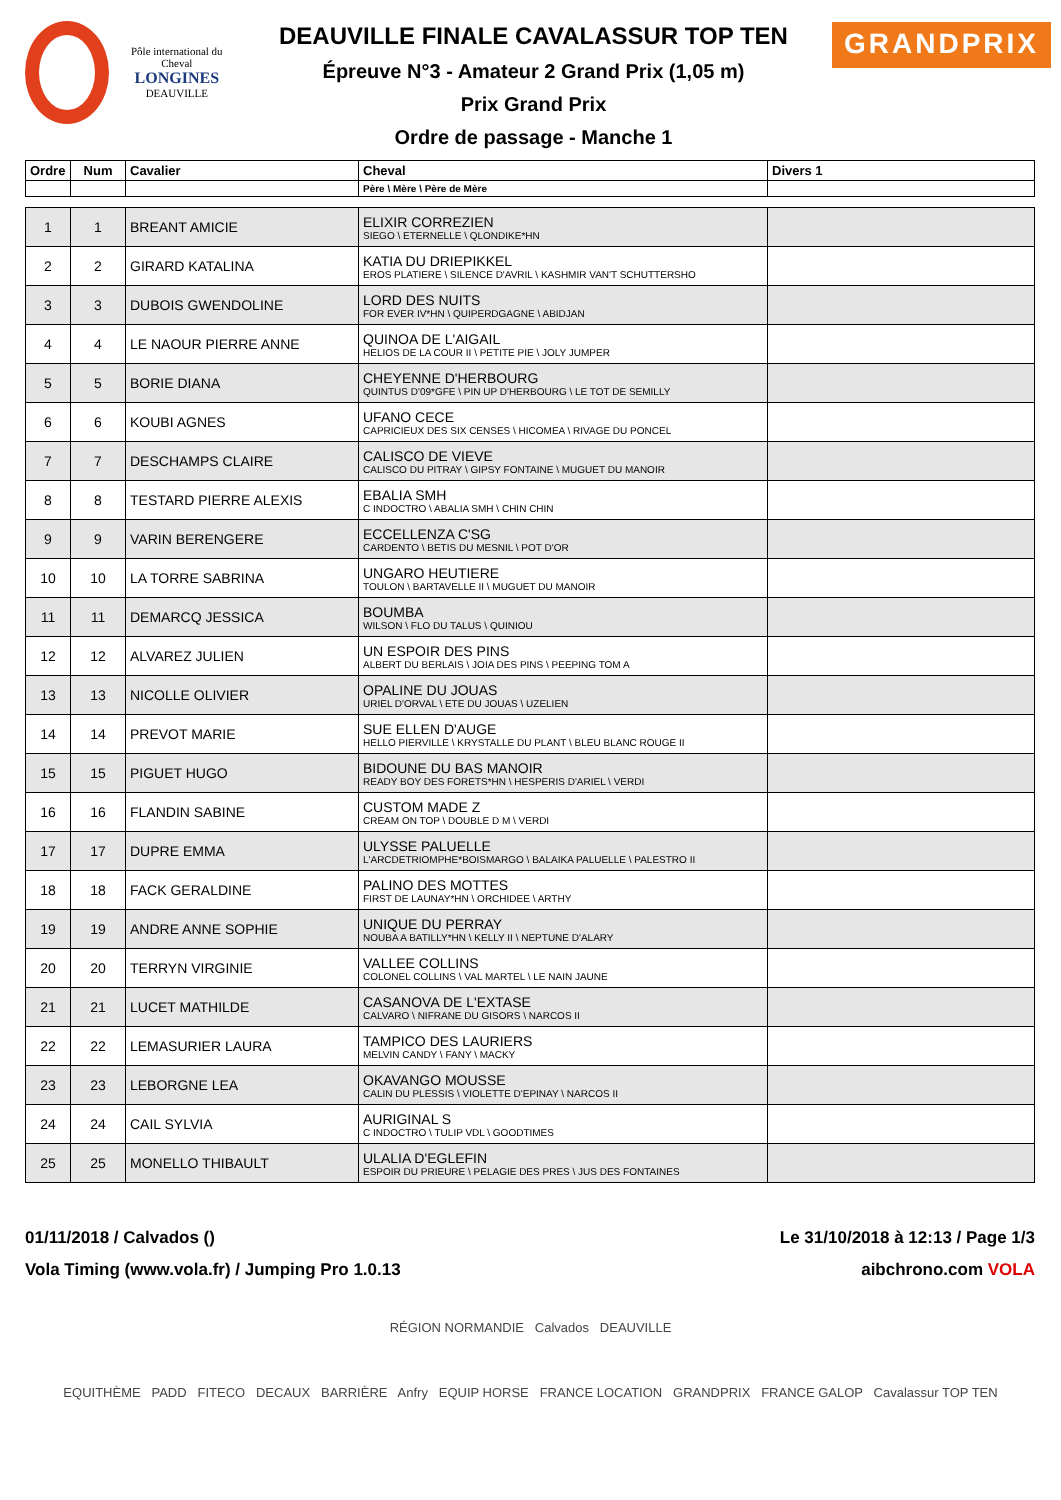Pôle international du Cheval
LONGINES
DEAUVILLE
DEAUVILLE FINALE CAVALASSUR TOP TEN
Épreuve N°3 - Amateur 2 Grand Prix (1,05 m)
Prix Grand Prix
Ordre de passage - Manche 1
GRANDPRIX
| Ordre | Num | Cavalier | Cheval | Divers 1 |
| --- | --- | --- | --- | --- |
| | | | Père \ Mère \ Père de Mère | |
| 1 | 1 | BREANT AMICIE | ELIXIR CORREZIEN SIEGO \ ETERNELLE \ QLONDIKE*HN | |
| 2 | 2 | GIRARD KATALINA | KATIA DU DRIEPIKKEL EROS PLATIERE \ SILENCE D'AVRIL \ KASHMIR VAN'T SCHUTTERSHO | |
| 3 | 3 | DUBOIS GWENDOLINE | LORD DES NUITS FOR EVER IV*HN \ QUIPERDGAGNE \ ABIDJAN | |
| 4 | 4 | LE NAOUR PIERRE ANNE | QUINOA DE L'AIGAIL HELIOS DE LA COUR II \ PETITE PIE \ JOLY JUMPER | |
| 5 | 5 | BORIE DIANA | CHEYENNE D'HERBOURG QUINTUS D'09*GFE \ PIN UP D'HERBOURG \ LE TOT DE SEMILLY | |
| 6 | 6 | KOUBI AGNES | UFANO CECE CAPRICIEUX DES SIX CENSES \ HICOMEA \ RIVAGE DU PONCEL | |
| 7 | 7 | DESCHAMPS CLAIRE | CALISCO DE VIEVE CALISCO DU PITRAY \ GIPSY FONTAINE \ MUGUET DU MANOIR | |
| 8 | 8 | TESTARD PIERRE ALEXIS | EBALIA SMH C INDOCTRO \ ABALIA SMH \ CHIN CHIN | |
| 9 | 9 | VARIN BERENGERE | ECCELLENZA C'SG CARDENTO \ BETIS DU MESNIL \ POT D'OR | |
| 10 | 10 | LA TORRE SABRINA | UNGARO HEUTIERE TOULON \ BARTAVELLE II \ MUGUET DU MANOIR | |
| 11 | 11 | DEMARCQ JESSICA | BOUMBA WILSON \ FLO DU TALUS \ QUINIOU | |
| 12 | 12 | ALVAREZ JULIEN | UN ESPOIR DES PINS ALBERT DU BERLAIS \ JOIA DES PINS \ PEEPING TOM A | |
| 13 | 13 | NICOLLE OLIVIER | OPALINE DU JOUAS URIEL D'ORVAL \ ETE DU JOUAS \ UZELIEN | |
| 14 | 14 | PREVOT MARIE | SUE ELLEN D'AUGE HELLO PIERVILLE \ KRYSTALLE DU PLANT \ BLEU BLANC ROUGE II | |
| 15 | 15 | PIGUET HUGO | BIDOUNE DU BAS MANOIR READY BOY DES FORETS*HN \ HESPERIS D'ARIEL \ VERDI | |
| 16 | 16 | FLANDIN SABINE | CUSTOM MADE Z CREAM ON TOP \ DOUBLE D M \ VERDI | |
| 17 | 17 | DUPRE EMMA | ULYSSE PALUELLE L'ARCDETRIOMPHE*BOISMARGO \ BALAIKA PALUELLE \ PALESTRO II | |
| 18 | 18 | FACK GERALDINE | PALINO DES MOTTES FIRST DE LAUNAY*HN \ ORCHIDEE \ ARTHY | |
| 19 | 19 | ANDRE ANNE SOPHIE | UNIQUE DU PERRAY NOUBA A BATILLY*HN \ KELLY II \ NEPTUNE D'ALARY | |
| 20 | 20 | TERRYN VIRGINIE | VALLEE COLLINS COLONEL COLLINS \ VAL MARTEL \ LE NAIN JAUNE | |
| 21 | 21 | LUCET MATHILDE | CASANOVA DE L'EXTASE CALVARO \ NIFRANE DU GISORS \ NARCOS II | |
| 22 | 22 | LEMASURIER LAURA | TAMPICO DES LAURIERS MELVIN CANDY \ FANY \ MACKY | |
| 23 | 23 | LEBORGNE LEA | OKAVANGO MOUSSE CALIN DU PLESSIS \ VIOLETTE D'EPINAY \ NARCOS II | |
| 24 | 24 | CAIL SYLVIA | AURIGINAL S C INDOCTRO \ TULIP VDL \ GOODTIMES | |
| 25 | 25 | MONELLO THIBAULT | ULALIA D'EGLEFIN ESPOIR DU PRIEURE \ PELAGIE DES PRES \ JUS DES FONTAINES | |
01/11/2018 / Calvados () Le 31/10/2018 à 12:13 / Page 1/3
Vola Timing (www.vola.fr) / Jumping Pro 1.0.13 aibchrono.com VOLA
RÉGION NORMANDIE Calvados DEAUVILLE
EQUITHÈME PADD FITECO DECAUX BARRIÈRE Anfry EQUIP HORSE FRANCE LOCATION GRANDPRIX FRANCE GALOP Cavalassur TOP TEN